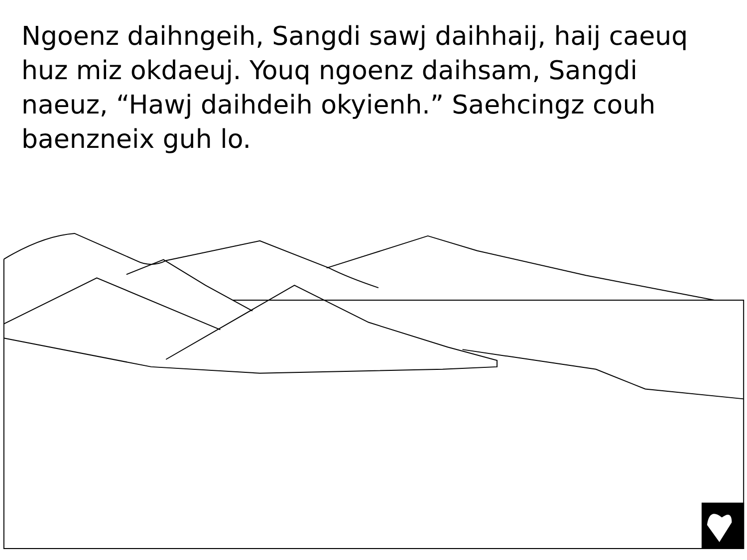Ngoenz daihngeih, Sangdi sawj daihhaij, haij caeuq huz miz okdaeuj. Youq ngoenz daihsam, Sangdi naeuz, “Hawj daihdeih okyienh.” Saehcingz couh baenzneix guh lo.